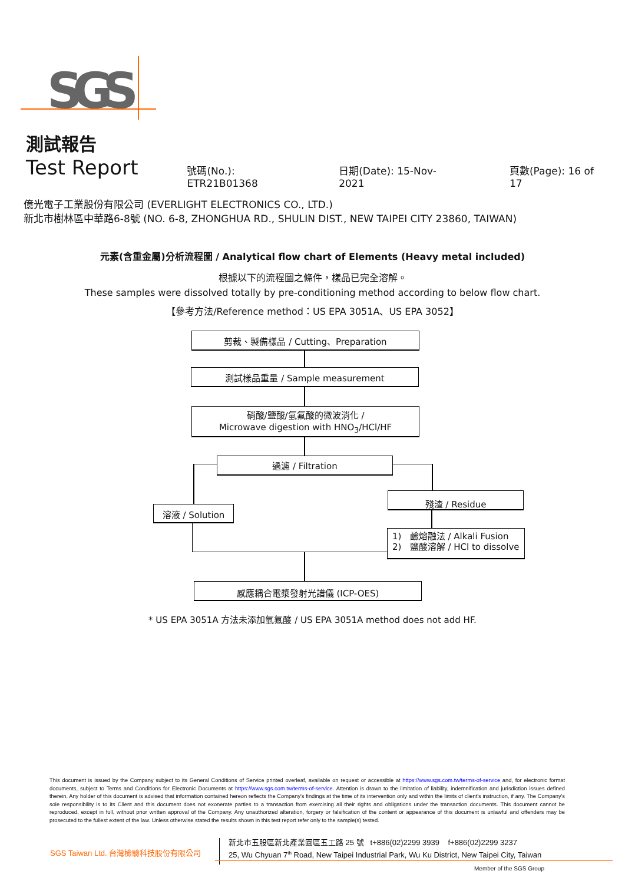SGS
測試報告
Test Report
號碼(No.): ETR21B01368 日期(Date): 15-Nov-2021 頁數(Page): 16 of 17
億光電子工業股份有限公司 (EVERLIGHT ELECTRONICS CO., LTD.)
新北市樹林區中華路6-8號 (NO. 6-8, ZHONGHUA RD., SHULIN DIST., NEW TAIPEI CITY 23860, TAIWAN)
元素(含重金屬)分析流程圖 / Analytical flow chart of Elements (Heavy metal included)
根據以下的流程圖之條件，樣品已完全溶解。
These samples were dissolved totally by pre-conditioning method according to below flow chart.
【參考方法/Reference method：US EPA 3051A、US EPA 3052】
剪裁、製備樣品 / Cutting、Preparation
測試樣品重量 / Sample measurement
硝酸/鹽酸/氫氟酸的微波消化 /
Microwave digestion with HNO<sub>3</sub>/HCl/HF
過濾 / Filtration
殘渣 / Residue
溶液 / Solution
1) 鹼熔融法 / Alkali Fusion
2) 鹽酸溶解 / HCl to dissolve
感應耦合電漿發射光譜儀 (ICP-OES)
* US EPA 3051A 方法未添加氫氟酸 / US EPA 3051A method does not add HF.
This document is issued by the Company subject to its General Conditions of Service printed overleaf, available on request or accessible at https://www.sgs.com.tw/terms-of-service and, for electronic format documents, subject to Terms and Conditions for Electronic Documents at https://www.sgs.com.tw/terms-of-service. Attention is drawn to the limitation of liability, indemnification and jurisdiction issues defined therein. Any holder of this document is advised that information contained hereon reflects the Company's findings at the time of its intervention only and within the limits of client's instruction, if any. The Company's sole responsibility is to its Client and this document does not exonerate parties to a transaction from exercising all their rights and obligations under the transaction documents. This document cannot be reproduced, except in full, without prior written approval of the Company. Any unauthorized alteration, forgery or falsification of the content or appearance of this document is unlawful and offenders may be prosecuted to the fullest extent of the law. Unless otherwise stated the results shown in this test report refer only to the sample(s) tested.
SGS Taiwan Ltd. 台灣檢驗科技股份有限公司
新北市五股區新北產業園區五工路 25 號 t+886(02)2299 3939 f+886(02)2299 3237
25, Wu Chyuan 7<sup>th</sup> Road, New Taipei Industrial Park, Wu Ku District, New Taipei City, Taiwan
Member of the SGS Group